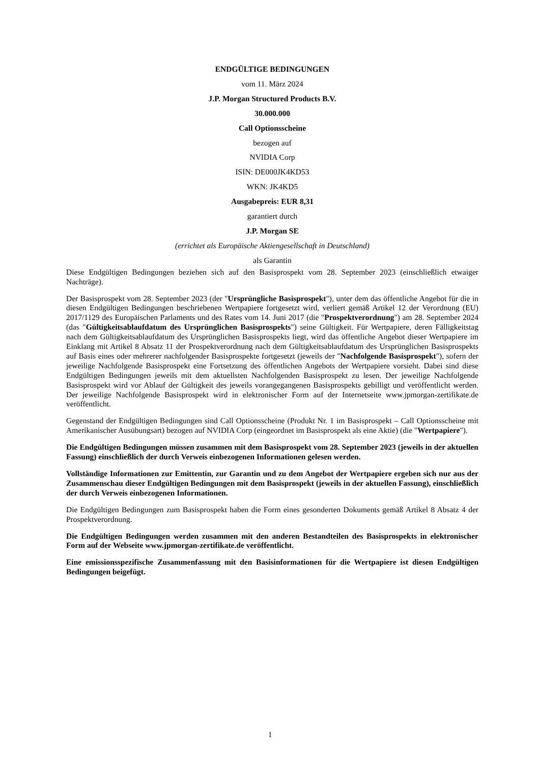ENDGÜLTIGE BEDINGUNGEN
vom 11. März 2024
J.P. Morgan Structured Products B.V.
30.000.000
Call Optionsscheine
bezogen auf
NVIDIA Corp
ISIN: DE000JK4KD53
WKN: JK4KD5
Ausgabepreis: EUR 8,31
garantiert durch
J.P. Morgan SE
(errichtet als Europäische Aktiengesellschaft in Deutschland)
als Garantin
Diese Endgültigen Bedingungen beziehen sich auf den Basisprospekt vom 28. September 2023 (einschließlich etwaiger Nachträge).
Der Basisprospekt vom 28. September 2023 (der "Ursprüngliche Basisprospekt"), unter dem das öffentliche Angebot für die in diesen Endgültigen Bedingungen beschriebenen Wertpapiere fortgesetzt wird, verliert gemäß Artikel 12 der Verordnung (EU) 2017/1129 des Europäischen Parlaments und des Rates vom 14. Juni 2017 (die "Prospektverordnung") am 28. September 2024 (das "Gültigkeitsablaufdatum des Ursprünglichen Basisprospekts") seine Gültigkeit. Für Wertpapiere, deren Fälligkeitstag nach dem Gültigkeitsablaufdatum des Ursprünglichen Basisprospekts liegt, wird das öffentliche Angebot dieser Wertpapiere im Einklang mit Artikel 8 Absatz 11 der Prospektverordnung nach dem Gültigkeitsablaufdatum des Ursprünglichen Basisprospekts auf Basis eines oder mehrerer nachfolgender Basisprospekte fortgesetzt (jeweils der "Nachfolgende Basisprospekt"), sofern der jeweilige Nachfolgende Basisprospekt eine Fortsetzung des öffentlichen Angebots der Wertpapiere vorsieht. Dabei sind diese Endgültigen Bedingungen jeweils mit dem aktuellsten Nachfolgenden Basisprospekt zu lesen. Der jeweilige Nachfolgende Basisprospekt wird vor Ablauf der Gültigkeit des jeweils vorangegangenen Basisprospekts gebilligt und veröffentlicht werden. Der jeweilige Nachfolgende Basisprospekt wird in elektronischer Form auf der Internetseite www.jpmorgan-zertifikate.de veröffentlicht.
Gegenstand der Endgültigen Bedingungen sind Call Optionsscheine (Produkt Nr. 1 im Basisprospekt – Call Optionsscheine mit Amerikanischer Ausübungsart) bezogen auf NVIDIA Corp (eingeordnet im Basisprospekt als eine Aktie) (die "Wertpapiere").
Die Endgültigen Bedingungen müssen zusammen mit dem Basisprospekt vom 28. September 2023 (jeweils in der aktuellen Fassung) einschließlich der durch Verweis einbezogenen Informationen gelesen werden.
Vollständige Informationen zur Emittentin, zur Garantin und zu dem Angebot der Wertpapiere ergeben sich nur aus der Zusammenschau dieser Endgültigen Bedingungen mit dem Basisprospekt (jeweils in der aktuellen Fassung), einschließlich der durch Verweis einbezogenen Informationen.
Die Endgültigen Bedingungen zum Basisprospekt haben die Form eines gesonderten Dokuments gemäß Artikel 8 Absatz 4 der Prospektverordnung.
Die Endgültigen Bedingungen werden zusammen mit den anderen Bestandteilen des Basisprospekts in elektronischer Form auf der Webseite www.jpmorgan-zertifikate.de veröffentlicht.
Eine emissionsspezifische Zusammenfassung mit den Basisinformationen für die Wertpapiere ist diesen Endgültigen Bedingungen beigefügt.
1